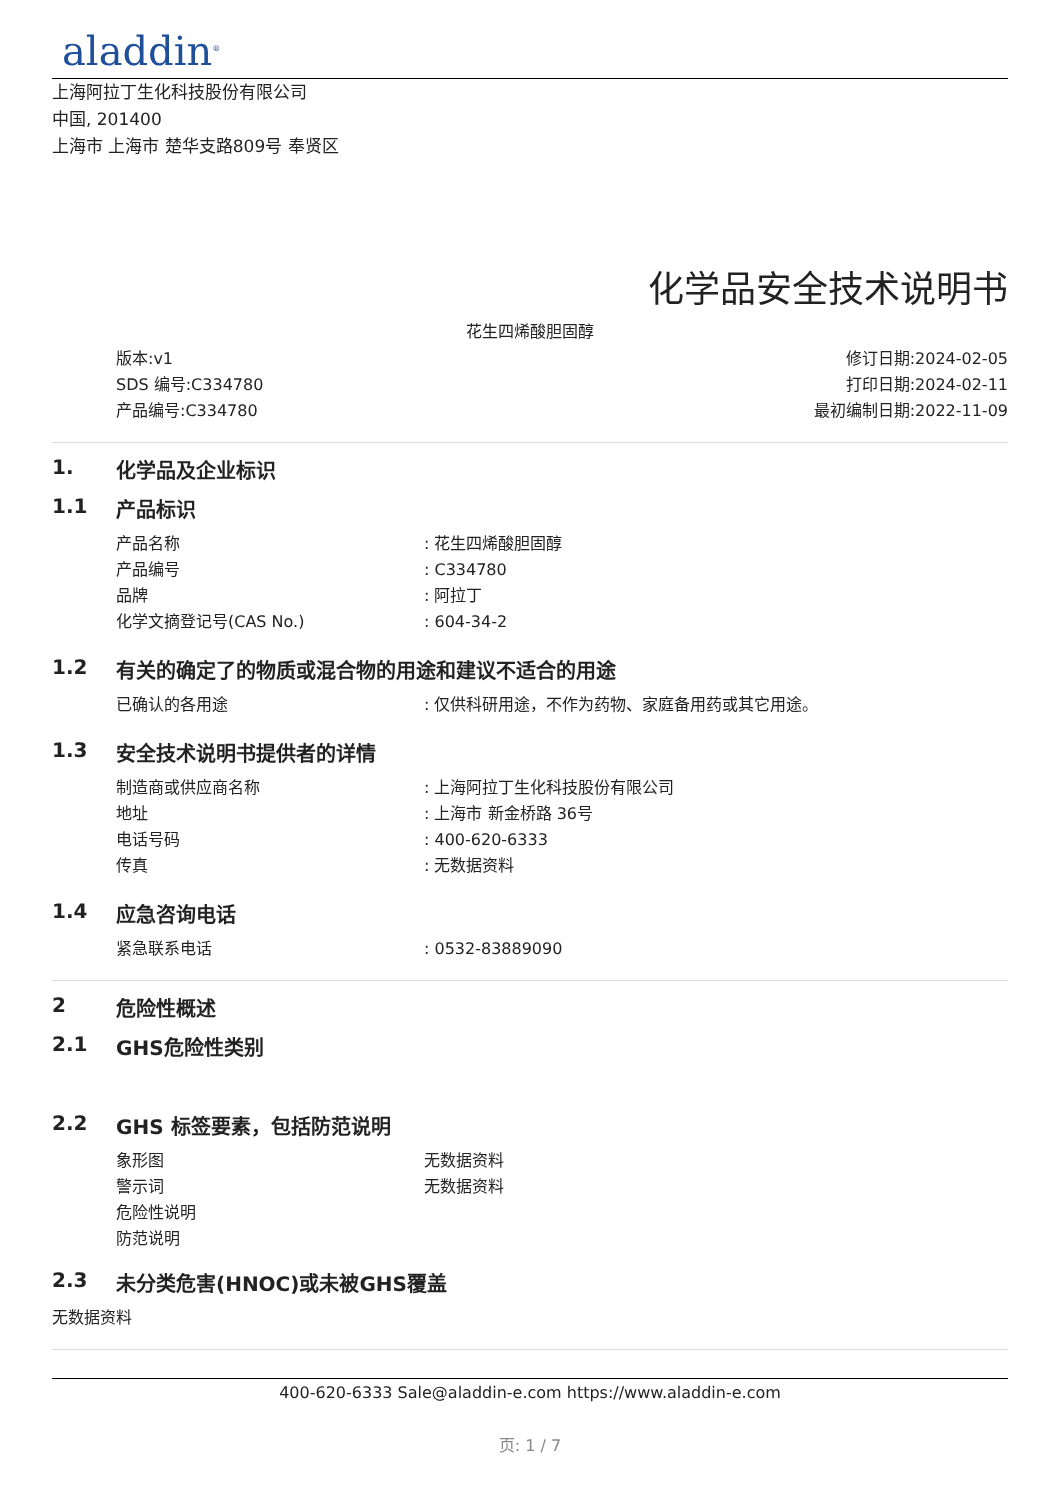aladdin<sup>®</sup>
上海阿拉丁生化科技股份有限公司
中国, 201400
上海市 上海市 楚华支路809号 奉贤区
化学品安全技术说明书
花生四烯酸胆固醇
版本:v1
SDS 编号:C334780
产品编号:C334780
修订日期:2024-02-05
打印日期:2024-02-11
最初编制日期:2022-11-09
1. 化学品及企业标识
1.1 产品标识
产品名称: 花生四烯酸胆固醇
产品编号: C334780
品牌: 阿拉丁
化学文摘登记号(CAS No.): 604-34-2
1.2 有关的确定了的物质或混合物的用途和建议不适合的用途
已确认的各用途: 仅供科研用途，不作为药物、家庭备用药或其它用途。
1.3 安全技术说明书提供者的详情
制造商或供应商名称: 上海阿拉丁生化科技股份有限公司
地址: 上海市 新金桥路 36号
电话号码: 400-620-6333
传真: 无数据资料
1.4 应急咨询电话
紧急联系电话: 0532-83889090
2 危险性概述
2.1 GHS危险性类别
2.2 GHS 标签要素，包括防范说明
象形图 无数据资料
警示词 无数据资料
危险性说明
防范说明
2.3 未分类危害(HNOC)或未被GHS覆盖
无数据资料
400-620-6333 Sale@aladdin-e.com https://www.aladdin-e.com
页: 1 / 7